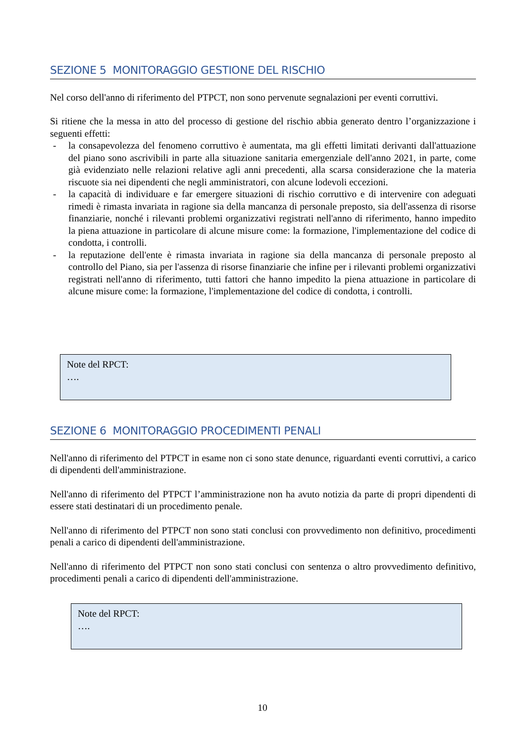SEZIONE 5 MONITORAGGIO GESTIONE DEL RISCHIO
Nel corso dell'anno di riferimento del PTPCT, non sono pervenute segnalazioni per eventi corruttivi.
Si ritiene che la messa in atto del processo di gestione del rischio abbia generato dentro l’organizzazione i seguenti effetti:
- la consapevolezza del fenomeno corruttivo è aumentata, ma gli effetti limitati derivanti dall'attuazione del piano sono ascrivibili in parte alla situazione sanitaria emergenziale dell'anno 2021, in parte, come già evidenziato nelle relazioni relative agli anni precedenti, alla scarsa considerazione che la materia riscuote sia nei dipendenti che negli amministratori, con alcune lodevoli eccezioni.
- la capacità di individuare e far emergere situazioni di rischio corruttivo e di intervenire con adeguati rimedi è rimasta invariata in ragione sia della mancanza di personale preposto, sia dell'assenza di risorse finanziarie, nonché i rilevanti problemi organizzativi registrati nell'anno di riferimento, hanno impedito la piena attuazione in particolare di alcune misure come: la formazione, l'implementazione del codice di condotta, i controlli.
- la reputazione dell'ente è rimasta invariata in ragione sia della mancanza di personale preposto al controllo del Piano, sia per l'assenza di risorse finanziarie che infine per i rilevanti problemi organizzativi registrati nell'anno di riferimento, tutti fattori che hanno impedito la piena attuazione in particolare di alcune misure come: la formazione, l'implementazione del codice di condotta, i controlli.
Note del RPCT:
….
SEZIONE 6 MONITORAGGIO PROCEDIMENTI PENALI
Nell'anno di riferimento del PTPCT in esame non ci sono state denunce, riguardanti eventi corruttivi, a carico di dipendenti dell'amministrazione.
Nell'anno di riferimento del PTPCT l’amministrazione non ha avuto notizia da parte di propri dipendenti di essere stati destinatari di un procedimento penale.
Nell'anno di riferimento del PTPCT non sono stati conclusi con provvedimento non definitivo, procedimenti penali a carico di dipendenti dell'amministrazione.
Nell'anno di riferimento del PTPCT non sono stati conclusi con sentenza o altro provvedimento definitivo, procedimenti penali a carico di dipendenti dell'amministrazione.
Note del RPCT:
….
10